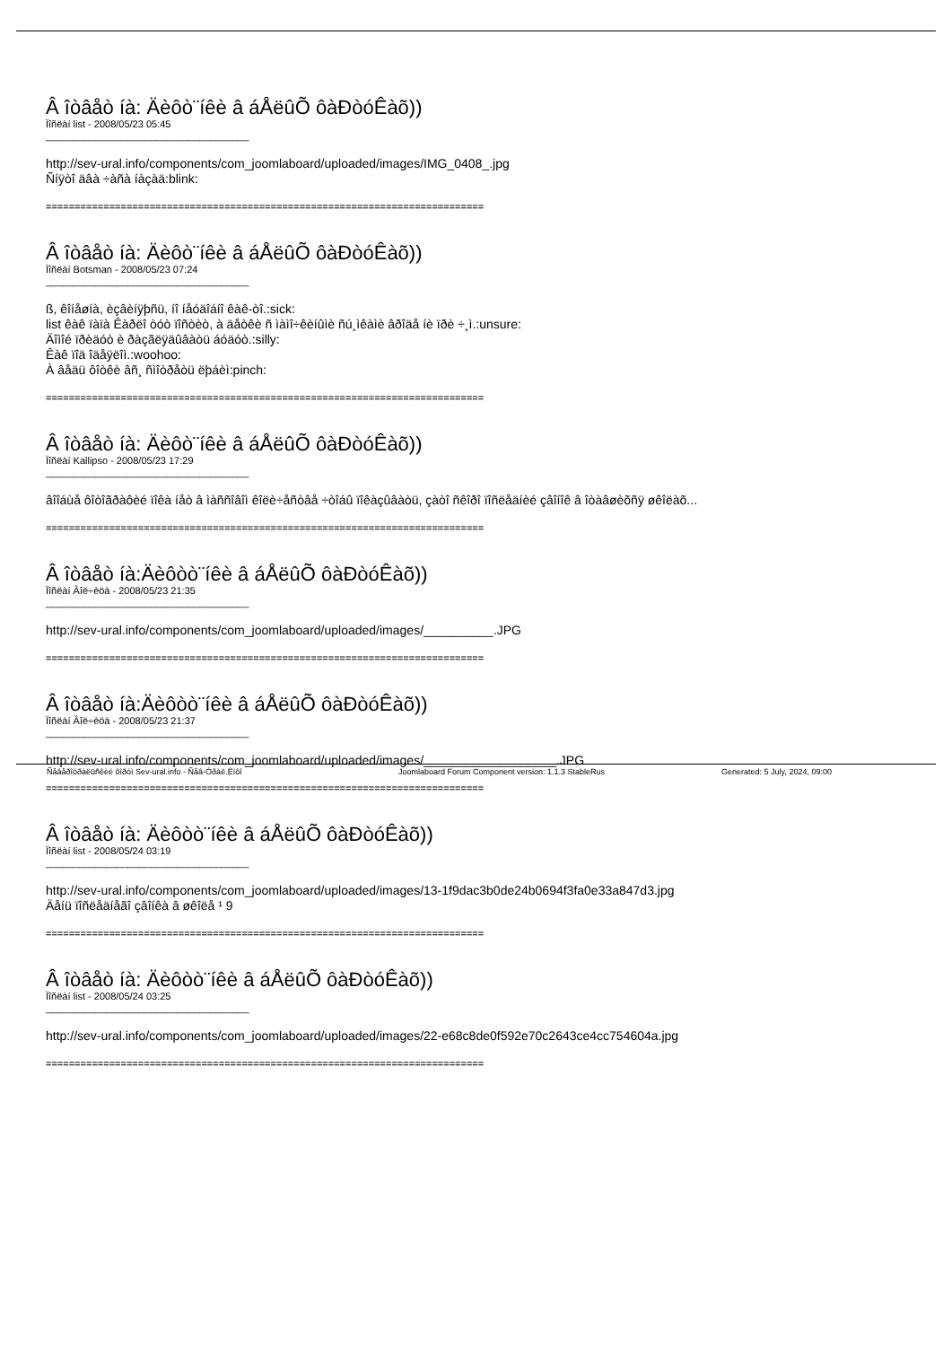Â îòâåò íà: Äèôò¨íêè â áÅëûÕ ôàÐòóÊàõ))
Ïîñëàí list - 2008/05/23 05:45
_____________________________________
http://sev-ural.info/components/com_joomlaboard/uploaded/images/IMG_0408_.jpg
Ñíÿòî äâà ÷àñà íàçàä:blink:
============================================================================
Â îòâåò íà: Äèôò¨íêè â áÅëûÕ ôàÐòóÊàõ))
Ïîñëàí Botsman - 2008/05/23 07:24
_____________________________________
ß, êîíåøíà, èçâèíÿþñü, íî íåóäîáíî êàê-òî.:sick:
list êàê ïàïà Êàðëî òóò ïîñòèò, à äåòêè ñ ìàìî÷êèíûìè ñú¸ìêàìè âðîäå íè ïðè ÷¸ì.:unsure:
Äîìîé ïðèäóò è ðàçãëÿäûâàòü áóäóò.:silly:
Êàê ïîä îäåÿëîì.:woohoo:
À âåäü ôîòêè âñ¸ ñìîòðåòü ëþáèì:pinch:
============================================================================
Â îòâåò íà: Äèôò¨íêè â áÅëûÕ ôàÐòóÊàõ))
Ïîñëàí Kallipso - 2008/05/23 17:29
_____________________________________
âîîáùå ôîòîãðàôèé ïîêà íåò â ìàññîâîì êîëè÷åñòâå ÷òîáû ïîêàçûâàòü, çàòî ñêîðî ïîñëåäíèé çâîíîê â îòàâøèõñÿ øêîëàõ...
============================================================================
Â îòâåò íà:Äèôòò¨íêè â áÅëûÕ ôàÐòóÊàõ))
Ïîñëàí Âîë÷èöà - 2008/05/23 21:35
_____________________________________
http://sev-ural.info/components/com_joomlaboard/uploaded/images/__________.JPG
============================================================================
Â îòâåò íà:Äèôòò¨íêè â áÅëûÕ ôàÐòóÊàõ))
Ïîñëàí Âîë÷èöà - 2008/05/23 21:37
_____________________________________
http://sev-ural.info/components/com_joomlaboard/uploaded/images/___________________.JPG
============================================================================
Â îòâåò íà: Äèôòò¨íêè â áÅëûÕ ôàÐòóÊàõ))
Ïîñëàí list - 2008/05/24 03:19
_____________________________________
http://sev-ural.info/components/com_joomlaboard/uploaded/images/13-1f9dac3b0de24b0694f3fa0e33a847d3.jpg
Äåíü ïîñëåäíåãî çâîíêà â øêîëå ¹ 9
============================================================================
Â îòâåò íà: Äèôòò¨íêè â áÅëûÕ ôàÐòóÊàõ))
Ïîñëàí list - 2008/05/24 03:25
_____________________________________
http://sev-ural.info/components/com_joomlaboard/uploaded/images/22-e68c8de0f592e70c2643ce4cc754604a.jpg
============================================================================
Ñåâåðîóðàëüñêèé ôîðóì Sev-ural.info - Ñåâ-Óðàë.Èíôî Joomlaboard Forum Component version: 1.1.3 StableRus Generated: 5 July, 2024, 09:00